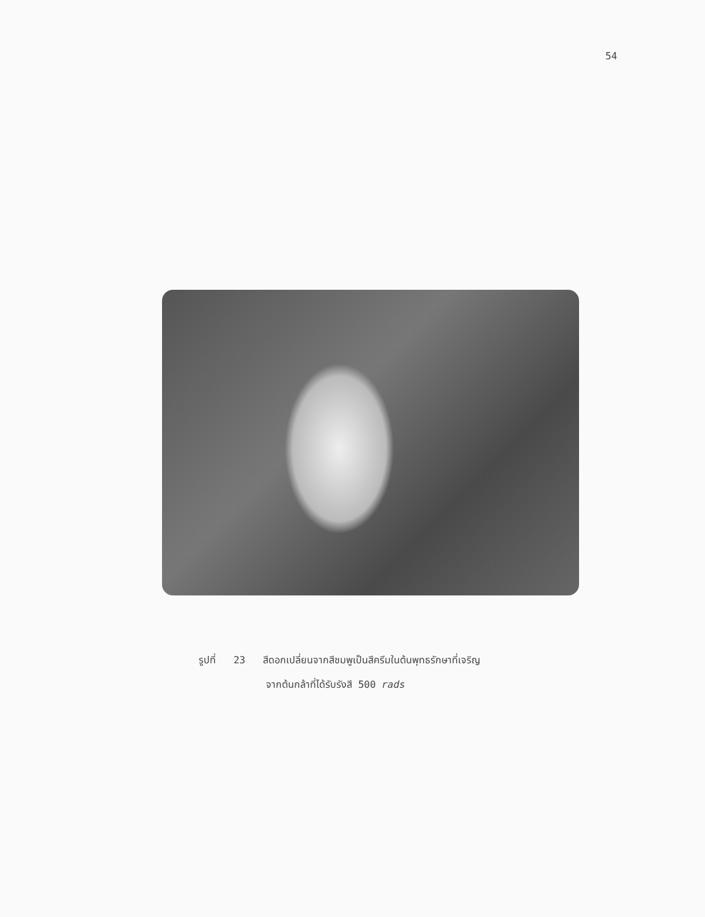54
รูปที่ 23 สีดอกเปลี่ยนจากสีชมพูเป็นสีครีมในต้นพุทธรักษาที่เจริญ
จากต้นกล้าที่ได้รับรังสี 500 rads